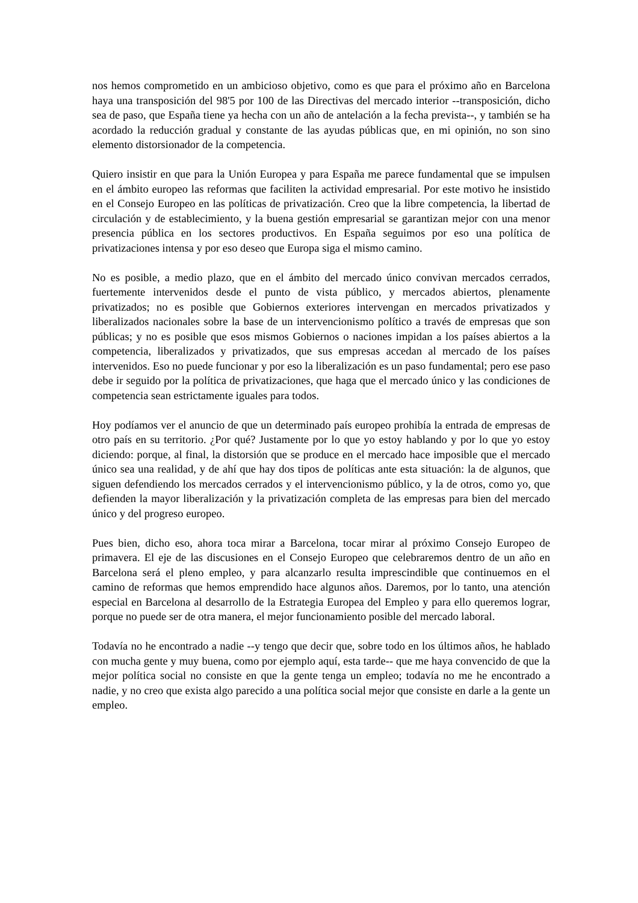nos hemos comprometido en un ambicioso objetivo, como es que para el próximo año en Barcelona haya una transposición del 98'5 por 100 de las Directivas del mercado interior --transposición, dicho sea de paso, que España tiene ya hecha con un año de antelación a la fecha prevista--, y también se ha acordado la reducción gradual y constante de las ayudas públicas que, en mi opinión, no son sino elemento distorsionador de la competencia.
Quiero insistir en que para la Unión Europea y para España me parece fundamental que se impulsen en el ámbito europeo las reformas que faciliten la actividad empresarial. Por este motivo he insistido en el Consejo Europeo en las políticas de privatización. Creo que la libre competencia, la libertad de circulación y de establecimiento, y la buena gestión empresarial se garantizan mejor con una menor presencia pública en los sectores productivos. En España seguimos por eso una política de privatizaciones intensa y por eso deseo que Europa siga el mismo camino.
No es posible, a medio plazo, que en el ámbito del mercado único convivan mercados cerrados, fuertemente intervenidos desde el punto de vista público, y mercados abiertos, plenamente privatizados; no es posible que Gobiernos exteriores intervengan en mercados privatizados y liberalizados nacionales sobre la base de un intervencionismo político a través de empresas que son públicas; y no es posible que esos mismos Gobiernos o naciones impidan a los países abiertos a la competencia, liberalizados y privatizados, que sus empresas accedan al mercado de los países intervenidos. Eso no puede funcionar y por eso la liberalización es un paso fundamental; pero ese paso debe ir seguido por la política de privatizaciones, que haga que el mercado único y las condiciones de competencia sean estrictamente iguales para todos.
Hoy podíamos ver el anuncio de que un determinado país europeo prohibía la entrada de empresas de otro país en su territorio. ¿Por qué? Justamente por lo que yo estoy hablando y por lo que yo estoy diciendo: porque, al final, la distorsión que se produce en el mercado hace imposible que el mercado único sea una realidad, y de ahí que hay dos tipos de políticas ante esta situación: la de algunos, que siguen defendiendo los mercados cerrados y el intervencionismo público, y la de otros, como yo, que defienden la mayor liberalización y la privatización completa de las empresas para bien del mercado único y del progreso europeo.
Pues bien, dicho eso, ahora toca mirar a Barcelona, tocar mirar al próximo Consejo Europeo de primavera. El eje de las discusiones en el Consejo Europeo que celebraremos dentro de un año en Barcelona será el pleno empleo, y para alcanzarlo resulta imprescindible que continuemos en el camino de reformas que hemos emprendido hace algunos años. Daremos, por lo tanto, una atención especial en Barcelona al desarrollo de la Estrategia Europea del Empleo y para ello queremos lograr, porque no puede ser de otra manera, el mejor funcionamiento posible del mercado laboral.
Todavía no he encontrado a nadie --y tengo que decir que, sobre todo en los últimos años, he hablado con mucha gente y muy buena, como por ejemplo aquí, esta tarde-- que me haya convencido de que la mejor política social no consiste en que la gente tenga un empleo; todavía no me he encontrado a nadie, y no creo que exista algo parecido a una política social mejor que consiste en darle a la gente un empleo.